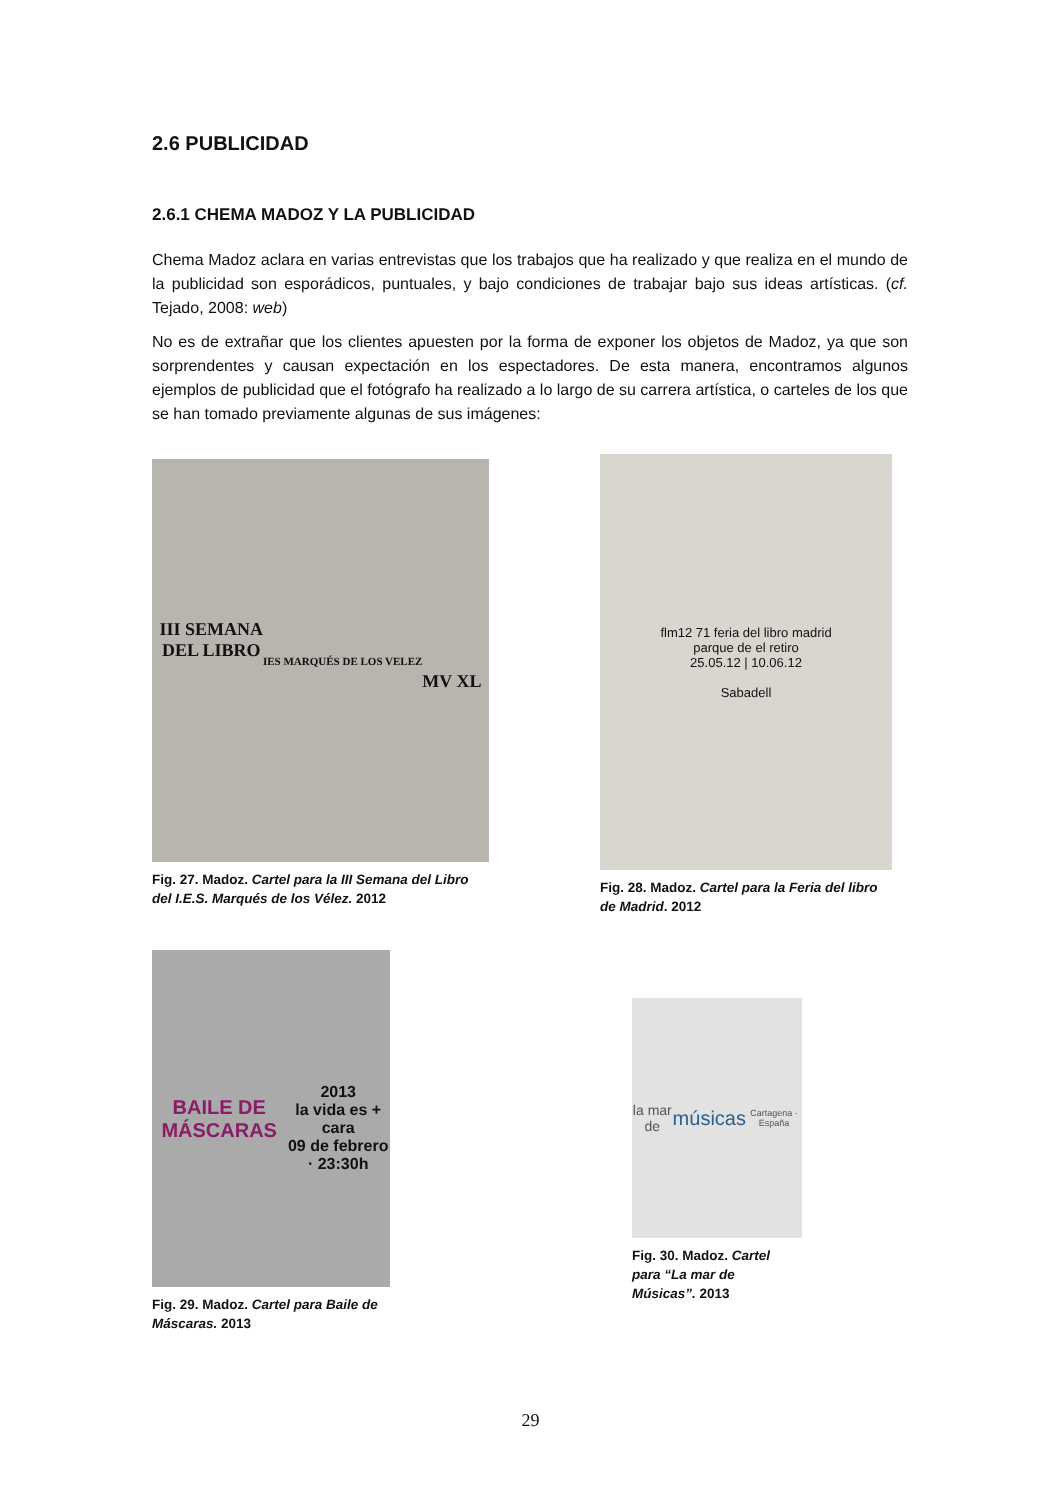2.6 PUBLICIDAD
2.6.1 CHEMA MADOZ Y LA PUBLICIDAD
Chema Madoz aclara en varias entrevistas que los trabajos que ha realizado y que realiza en el mundo de la publicidad son esporádicos, puntuales, y bajo condiciones de trabajar bajo sus ideas artísticas. (cf. Tejado, 2008: web)
No es de extrañar que los clientes apuesten por la forma de exponer los objetos de Madoz, ya que son sorprendentes y causan expectación en los espectadores. De esta manera, encontramos algunos ejemplos de publicidad que el fotógrafo ha realizado a lo largo de su carrera artística, o carteles de los que se han tomado previamente algunas de sus imágenes:
III SEMANA
DEL LIBRO
IES MARQUÉS DE LOS VELEZ
MV XL
Fig. 27. Madoz. Cartel para la III Semana del Libro del I.E.S. Marqués de los Vélez. 2012
flm12 71 feria del libro madrid
parque de el retiro
25.05.12 | 10.06.12
Sabadell
Fig. 28. Madoz. Cartel para la Feria del libro de Madrid. 2012
BAILE DE MÁSCARAS
2013
la vida es + cara
09 de febrero · 23:30h
Fig. 29. Madoz. Cartel para Baile de Máscaras. 2013
la mar de
músicas
Cartagena · España
Fig. 30. Madoz. Cartel para “La mar de Músicas”. 2013
29